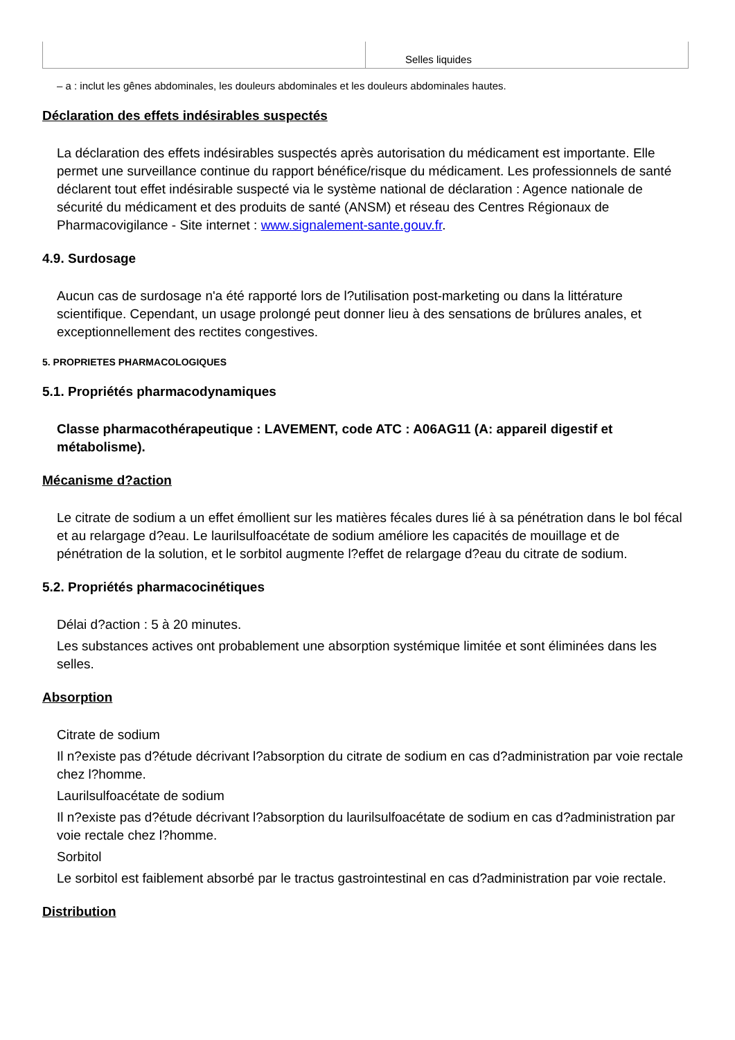| | Selles liquides |
– a : inclut les gênes abdominales, les douleurs abdominales et les douleurs abdominales hautes.
Déclaration des effets indésirables suspectés
La déclaration des effets indésirables suspectés après autorisation du médicament est importante. Elle permet une surveillance continue du rapport bénéfice/risque du médicament. Les professionnels de santé déclarent tout effet indésirable suspecté via le système national de déclaration : Agence nationale de sécurité du médicament et des produits de santé (ANSM) et réseau des Centres Régionaux de Pharmacovigilance - Site internet : www.signalement-sante.gouv.fr.
4.9. Surdosage
Aucun cas de surdosage n'a été rapporté lors de l?utilisation post-marketing ou dans la littérature scientifique. Cependant, un usage prolongé peut donner lieu à des sensations de brûlures anales, et exceptionnellement des rectites congestives.
5. PROPRIETES PHARMACOLOGIQUES
5.1. Propriétés pharmacodynamiques
Classe pharmacothérapeutique : LAVEMENT, code ATC : A06AG11 (A: appareil digestif et métabolisme).
Mécanisme d?action
Le citrate de sodium a un effet émollient sur les matières fécales dures lié à sa pénétration dans le bol fécal et au relargage d?eau. Le laurilsulfoacétate de sodium améliore les capacités de mouillage et de pénétration de la solution, et le sorbitol augmente l?effet de relargage d?eau du citrate de sodium.
5.2. Propriétés pharmacocinétiques
Délai d?action : 5 à 20 minutes.
Les substances actives ont probablement une absorption systémique limitée et sont éliminées dans les selles.
Absorption
Citrate de sodium
Il n?existe pas d?étude décrivant l?absorption du citrate de sodium en cas d?administration par voie rectale chez l?homme.
Laurilsulfoacétate de sodium
Il n?existe pas d?étude décrivant l?absorption du laurilsulfoacétate de sodium en cas d?administration par voie rectale chez l?homme.
Sorbitol
Le sorbitol est faiblement absorbé par le tractus gastrointestinal en cas d?administration par voie rectale.
Distribution